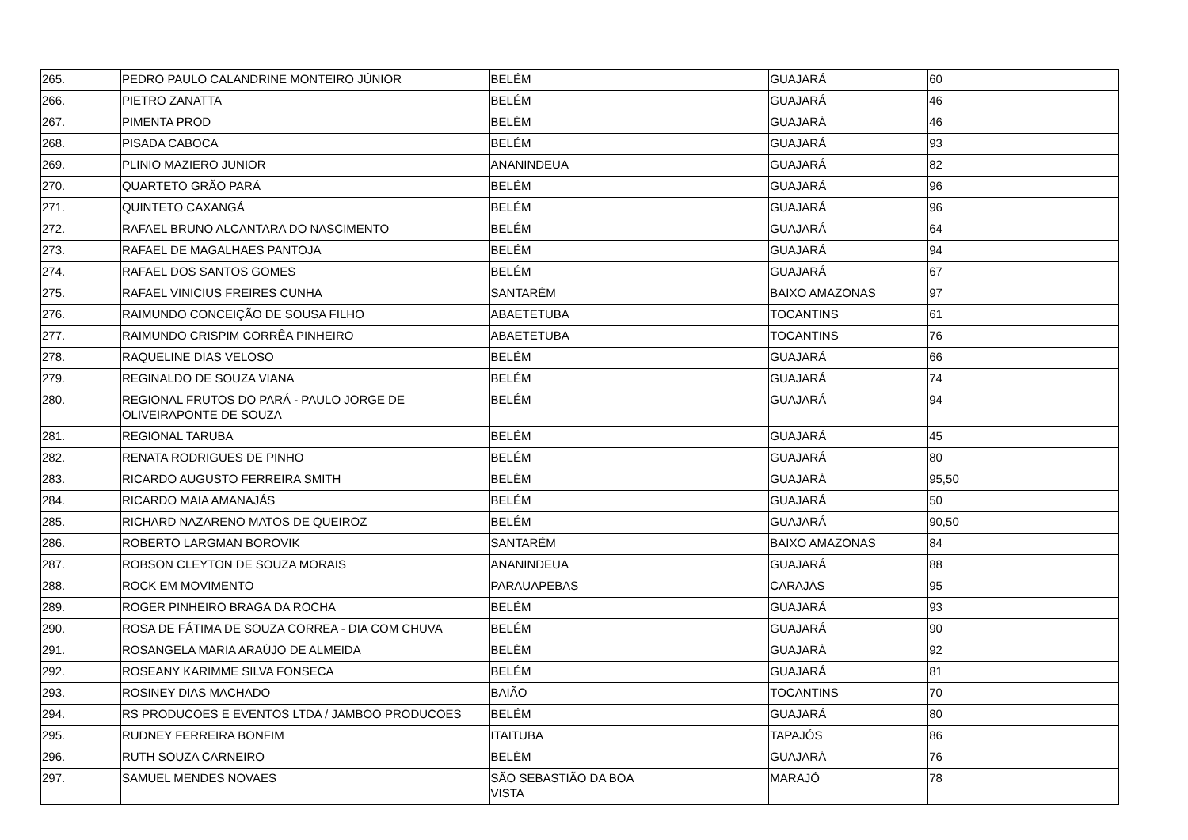| 265. | PEDRO PAULO CALANDRINE MONTEIRO JÚNIOR | BELÉM | GUAJARÁ | 60 |
| 266. | PIETRO ZANATTA | BELÉM | GUAJARÁ | 46 |
| 267. | PIMENTA PROD | BELÉM | GUAJARÁ | 46 |
| 268. | PISADA CABOCA | BELÉM | GUAJARÁ | 93 |
| 269. | PLINIO MAZIERO JUNIOR | ANANINDEUA | GUAJARÁ | 82 |
| 270. | QUARTETO GRÃO PARÁ | BELÉM | GUAJARÁ | 96 |
| 271. | QUINTETO CAXANGÁ | BELÉM | GUAJARÁ | 96 |
| 272. | RAFAEL BRUNO ALCANTARA DO NASCIMENTO | BELÉM | GUAJARÁ | 64 |
| 273. | RAFAEL DE MAGALHAES PANTOJA | BELÉM | GUAJARÁ | 94 |
| 274. | RAFAEL DOS SANTOS GOMES | BELÉM | GUAJARÁ | 67 |
| 275. | RAFAEL VINICIUS FREIRES CUNHA | SANTARÉM | BAIXO AMAZONAS | 97 |
| 276. | RAIMUNDO CONCEIÇÃO DE SOUSA FILHO | ABAETETUBA | TOCANTINS | 61 |
| 277. | RAIMUNDO CRISPIM CORRÊA PINHEIRO | ABAETETUBA | TOCANTINS | 76 |
| 278. | RAQUELINE DIAS VELOSO | BELÉM | GUAJARÁ | 66 |
| 279. | REGINALDO DE SOUZA VIANA | BELÉM | GUAJARÁ | 74 |
| 280. | REGIONAL FRUTOS DO PARÁ - PAULO JORGE DE OLIVEIRAPONTE DE SOUZA | BELÉM | GUAJARÁ | 94 |
| 281. | REGIONAL TARUBA | BELÉM | GUAJARÁ | 45 |
| 282. | RENATA RODRIGUES DE PINHO | BELÉM | GUAJARÁ | 80 |
| 283. | RICARDO AUGUSTO FERREIRA SMITH | BELÉM | GUAJARÁ | 95,50 |
| 284. | RICARDO MAIA AMANAJÁS | BELÉM | GUAJARÁ | 50 |
| 285. | RICHARD NAZARENO MATOS DE QUEIROZ | BELÉM | GUAJARÁ | 90,50 |
| 286. | ROBERTO LARGMAN BOROVIK | SANTARÉM | BAIXO AMAZONAS | 84 |
| 287. | ROBSON CLEYTON DE SOUZA MORAIS | ANANINDEUA | GUAJARÁ | 88 |
| 288. | ROCK EM MOVIMENTO | PARAUAPEBAS | CARAJÁS | 95 |
| 289. | ROGER PINHEIRO BRAGA DA ROCHA | BELÉM | GUAJARÁ | 93 |
| 290. | ROSA DE FÁTIMA DE SOUZA CORREA - DIA COM CHUVA | BELÉM | GUAJARÁ | 90 |
| 291. | ROSANGELA MARIA ARAÚJO DE ALMEIDA | BELÉM | GUAJARÁ | 92 |
| 292. | ROSEANY KARIMME SILVA FONSECA | BELÉM | GUAJARÁ | 81 |
| 293. | ROSINEY DIAS MACHADO | BAIÃO | TOCANTINS | 70 |
| 294. | RS PRODUCOES E EVENTOS LTDA / JAMBOO PRODUCOES | BELÉM | GUAJARÁ | 80 |
| 295. | RUDNEY FERREIRA BONFIM | ITAITUBA | TAPAJÓS | 86 |
| 296. | RUTH SOUZA CARNEIRO | BELÉM | GUAJARÁ | 76 |
| 297. | SAMUEL MENDES NOVAES | SÃO SEBASTIÃO DA BOA VISTA | MARAJÓ | 78 |